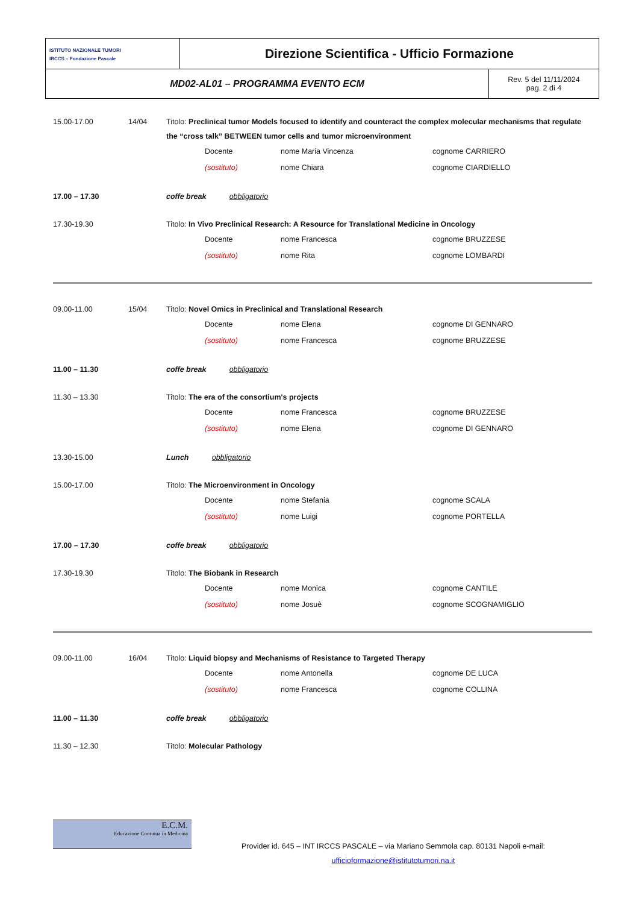| ISTITUTO NAZIONALE TUMORI IRCCS – Fondazione Pascale | Direzione Scientifica - Ufficio Formazione | |
| MD02-AL01 – PROGRAMMA EVENTO ECM | | Rev. 5 del 11/11/2024 pag. 2 di 4 |
15.00-17.00 14/04 Titolo: Preclinical tumor Models focused to identify and counteract the complex molecular mechanisms that regulate the “cross talk” BETWEEN tumor cells and tumor microenvironment
Docente nome Maria Vincenza cognome CARRIERO
(sostituto) nome Chiara cognome CIARDIELLO
17.00 – 17.30 coffe break obbligatorio
17.30-19.30 Titolo: In Vivo Preclinical Research: A Resource for Translational Medicine in Oncology
Docente nome Francesca cognome BRUZZESE
(sostituto) nome Rita cognome LOMBARDI
09.00-11.00 15/04 Titolo: Novel Omics in Preclinical and Translational Research
Docente nome Elena cognome DI GENNARO
(sostituto) nome Francesca cognome BRUZZESE
11.00 – 11.30 coffe break obbligatorio
11.30 – 13.30 Titolo: The era of the consortium's projects
Docente nome Francesca cognome BRUZZESE
(sostituto) nome Elena cognome DI GENNARO
13.30-15.00 Lunch obbligatorio
15.00-17.00 Titolo: The Microenvironment in Oncology
Docente nome Stefania cognome SCALA
(sostituto) nome Luigi cognome PORTELLA
17.00 – 17.30 coffe break obbligatorio
17.30-19.30 Titolo: The Biobank in Research
Docente nome Monica cognome CANTILE
(sostituto) nome Josuè cognome SCOGNAMIGLIO
09.00-11.00 16/04 Titolo: Liquid biopsy and Mechanisms of Resistance to Targeted Therapy
Docente nome Antonella cognome DE LUCA
(sostituto) nome Francesca cognome COLLINA
11.00 – 11.30 coffe break obbligatorio
11.30 – 12.30 Titolo: Molecular Pathology
E.C.M.
Educazione Continua in Medicina
Provider id. 645 – INT IRCCS PASCALE – via Mariano Semmola cap. 80131 Napoli e-mail: ufficioformazione@istitutotumori.na.it